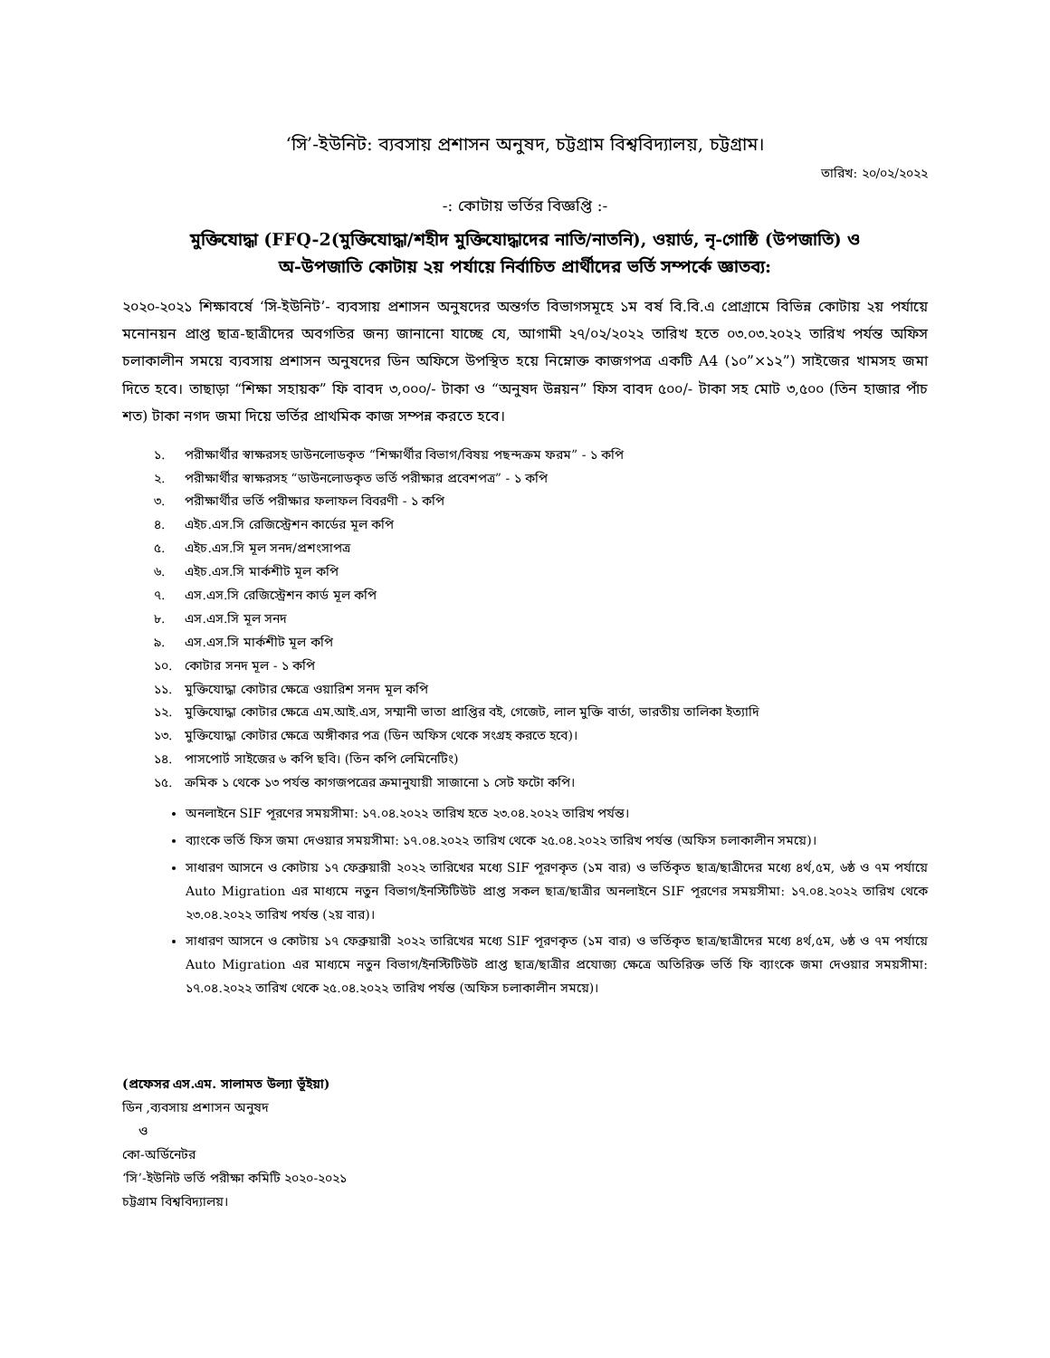‘সি’-ইউনিট: ব্যবসায় প্রশাসন অনুষদ, চট্টগ্রাম বিশ্ববিদ্যালয়, চট্টগ্রাম।
তারিখ: ২০/০২/২০২২
-: কোটায় ভর্তির বিজ্ঞপ্তি :-
মুক্তিযোদ্ধা (FFQ-2(মুক্তিযোদ্ধা/শহীদ মুক্তিযোদ্ধাদের নাতি/নাতনি), ওয়ার্ড, নৃ-গোষ্ঠি (উপজাতি) ও
অ-উপজাতি কোটায় ২য় পর্যায়ে নির্বাচিত প্রার্থীদের ভর্তি সম্পর্কে জ্ঞাতব্য:
২০২০-২০২১ শিক্ষাবর্ষে ‘সি-ইউনিট’- ব্যবসায় প্রশাসন অনুষদের অন্তর্গত বিভাগসমূহে ১ম বর্ষ বি.বি.এ প্রোগ্রামে বিভিন্ন কোটায় ২য় পর্যায়ে মনোনয়ন প্রাপ্ত ছাত্র-ছাত্রীদের অবগতির জন্য জানানো যাচ্ছে যে, আগামী ২৭/০২/২০২২ তারিখ হতে ০৩.০৩.২০২২ তারিখ পর্যন্ত অফিস চলাকালীন সময়ে ব্যবসায় প্রশাসন অনুষদের ডিন অফিসে উপস্থিত হয়ে নিম্নোক্ত কাজগপত্র একটি A4 (১০”×১২”) সাইজের খামসহ জমা দিতে হবে। তাছাড়া “শিক্ষা সহায়ক” ফি বাবদ ৩,০০০/- টাকা ও “অনুষদ উন্নয়ন” ফিস বাবদ ৫০০/- টাকা সহ মোট ৩,৫০০ (তিন হাজার পাঁচ শত) টাকা নগদ জমা দিয়ে ভর্তির প্রাথমিক কাজ সম্পন্ন করতে হবে।
১. পরীক্ষার্থীর স্বাক্ষরসহ ডাউনলোডকৃত “শিক্ষার্থীর বিভাগ/বিষয় পছন্দক্রম ফরম” - ১ কপি
২. পরীক্ষার্থীর স্বাক্ষরসহ “ডাউনলোডকৃত ভর্তি পরীক্ষার প্রবেশপত্র” - ১ কপি
৩. পরীক্ষার্থীর ভর্তি পরীক্ষার ফলাফল বিবরণী - ১ কপি
৪. এইচ.এস.সি রেজিস্ট্রেশন কার্ডের মূল কপি
৫. এইচ.এস.সি মূল সনদ/প্রশংসাপত্র
৬. এইচ.এস.সি মার্কশীট মূল কপি
৭. এস.এস.সি রেজিস্ট্রেশন কার্ড মূল কপি
৮. এস.এস.সি মূল সনদ
৯. এস.এস.সি মার্কশীট মূল কপি
১০. কোটার সনদ মূল - ১ কপি
১১. মুক্তিযোদ্ধা কোটার ক্ষেত্রে ওয়ারিশ সনদ মূল কপি
১২. মুক্তিযোদ্ধা কোটার ক্ষেত্রে এম.আই.এস, সম্মানী ভাতা প্রাপ্তির বই, গেজেট, লাল মুক্তি বার্তা, ভারতীয় তালিকা ইত্যাদি
১৩. মুক্তিযোদ্ধা কোটার ক্ষেত্রে অঙ্গীকার পত্র (ডিন অফিস থেকে সংগ্রহ করতে হবে)।
১৪. পাসপোর্ট সাইজের ৬ কপি ছবি। (তিন কপি লেমিনেটিং)
১৫. ক্রমিক ১ থেকে ১৩ পর্যন্ত কাগজপত্রের ক্রমানুযায়ী সাজানো ১ সেট ফটো কপি।
অনলাইনে SIF পূরণের সময়সীমা: ১৭.০৪.২০২২ তারিখ হতে ২৩.০৪.২০২২ তারিখ পর্যন্ত।
ব্যাংকে ভর্তি ফিস জমা দেওয়ার সময়সীমা: ১৭.০৪.২০২২ তারিখ থেকে ২৫.০৪.২০২২ তারিখ পর্যন্ত (অফিস চলাকালীন সময়ে)।
সাধারণ আসনে ও কোটায় ১৭ ফেব্রুয়ারী ২০২২ তারিখের মধ্যে SIF পূরণকৃত (১ম বার) ও ভর্তিকৃত ছাত্র/ছাত্রীদের মধ্যে ৪র্থ,৫ম, ৬ষ্ঠ ও ৭ম পর্যায়ে Auto Migration এর মাধ্যমে নতুন বিভাগ/ইনস্টিটিউট প্রাপ্ত সকল ছাত্র/ছাত্রীর অনলাইনে SIF পূরণের সময়সীমা: ১৭.০৪.২০২২ তারিখ থেকে ২৩.০৪.২০২২ তারিখ পর্যন্ত (২য় বার)।
সাধারণ আসনে ও কোটায় ১৭ ফেব্রুয়ারী ২০২২ তারিখের মধ্যে SIF পূরণকৃত (১ম বার) ও ভর্তিকৃত ছাত্র/ছাত্রীদের মধ্যে ৪র্থ,৫ম, ৬ষ্ঠ ও ৭ম পর্যায়ে Auto Migration এর মাধ্যমে নতুন বিভাগ/ইনস্টিটিউট প্রাপ্ত ছাত্র/ছাত্রীর প্রযোজ্য ক্ষেত্রে অতিরিক্ত ভর্তি ফি ব্যাংকে জমা দেওয়ার সময়সীমা: ১৭.০৪.২০২২ তারিখ থেকে ২৫.০৪.২০২২ তারিখ পর্যন্ত (অফিস চলাকালীন সময়ে)।
(প্রফেসর এস.এম. সালামত উল্যা ভূঁইয়া)
ডিন ,ব্যবসায় প্রশাসন অনুষদ
ও
কো-অর্ডিনেটর
‘সি’-ইউনিট ভর্তি পরীক্ষা কমিটি ২০২০-২০২১
চট্টগ্রাম বিশ্ববিদ্যালয়।